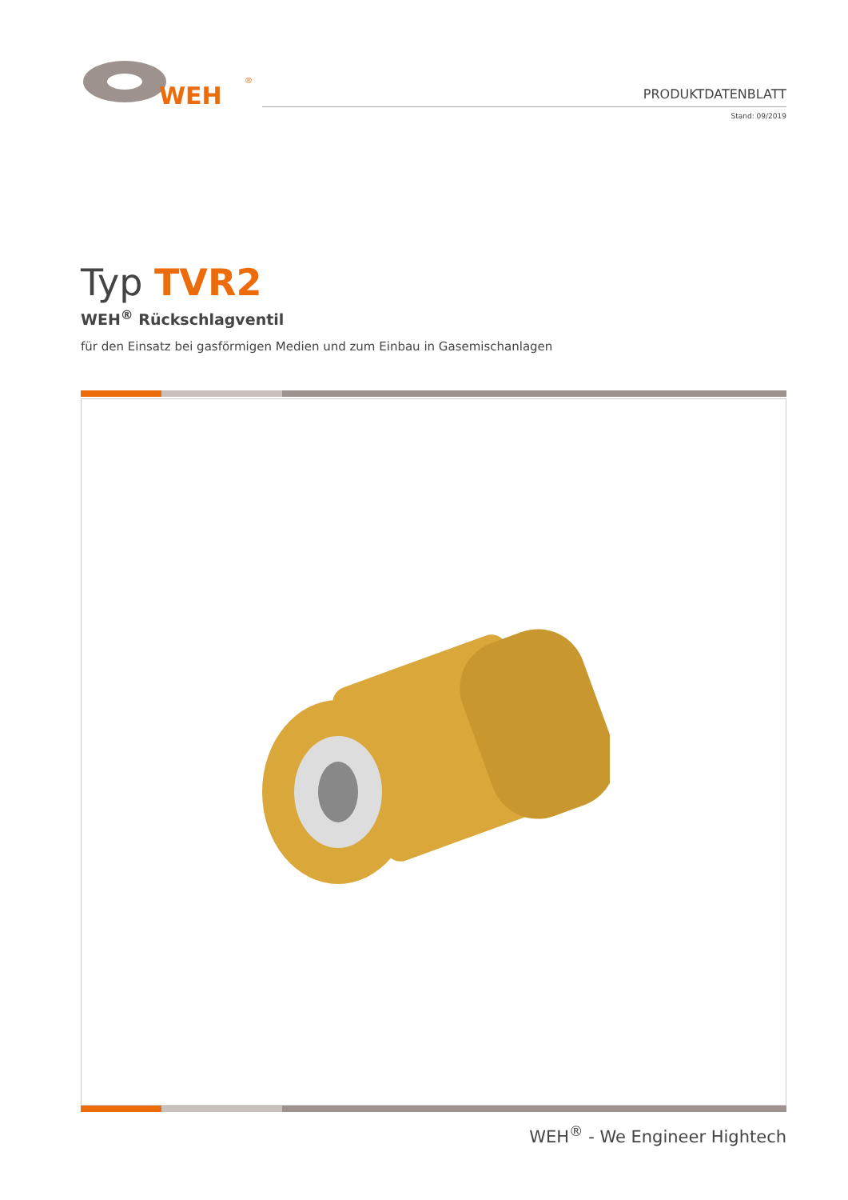WEH
®
PRODUKTDATENBLATT
Stand: 09/2019
Typ TVR2
WEH<sup>®</sup> Rückschlagventil
für den Einsatz bei gasförmigen Medien und zum Einbau in Gasemischanlagen
WEH<sup>®</sup> - We Engineer Hightech